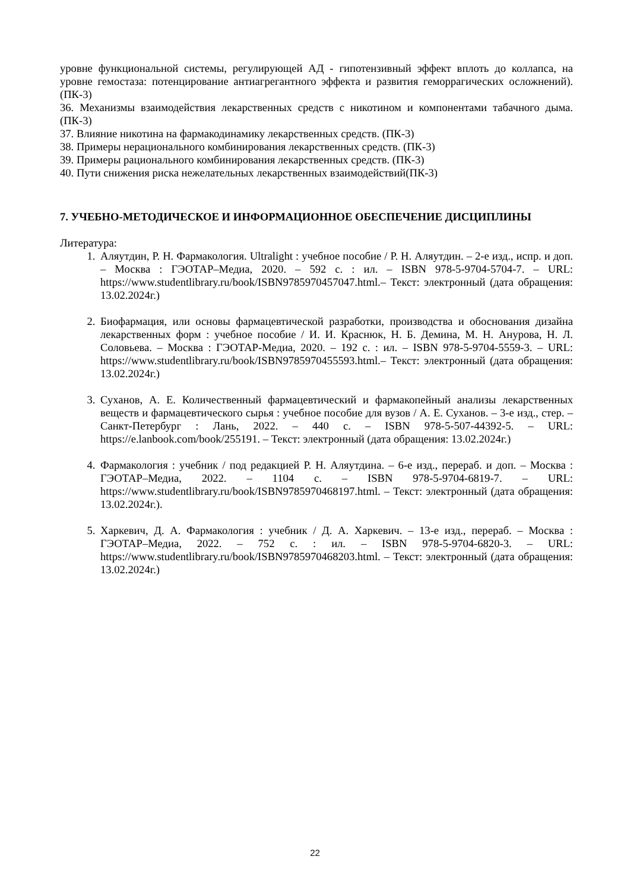уровне функциональной системы, регулирующей АД - гипотензивный эффект вплоть до коллапса, на уровне гемостаза: потенцирование антиагрегантного эффекта и развития геморрагических осложнений). (ПК-3)
36. Механизмы взаимодействия лекарственных средств с никотином и компонентами табачного дыма. (ПК-3)
37. Влияние никотина на фармакодинамику лекарственных средств. (ПК-3)
38. Примеры нерационального комбинирования лекарственных средств. (ПК-3)
39. Примеры рационального комбинирования лекарственных средств. (ПК-3)
40. Пути снижения риска нежелательных лекарственных взаимодействий(ПК-3)
7. УЧЕБНО-МЕТОДИЧЕСКОЕ И ИНФОРМАЦИОННОЕ ОБЕСПЕЧЕНИЕ ДИСЦИПЛИНЫ
Литература:
1. Аляутдин, Р. Н. Фармакология. Ultralight : учебное пособие / Р. Н. Аляутдин. – 2-е изд., испр. и доп. – Москва : ГЭОТАР–Медиа, 2020. – 592 с. : ил. – ISBN 978-5-9704-5704-7. – URL: https://www.studentlibrary.ru/book/ISBN9785970457047.html.– Текст: электронный (дата обращения: 13.02.2024г.)
2. Биофармация, или основы фармацевтической разработки, производства и обоснования дизайна лекарственных форм : учебное пособие / И. И. Краснюк, Н. Б. Демина, М. Н. Анурова, Н. Л. Соловьева. – Москва : ГЭОТАР-Медиа, 2020. – 192 с. : ил. – ISBN 978-5-9704-5559-3. – URL: https://www.studentlibrary.ru/book/ISBN9785970455593.html.– Текст: электронный (дата обращения: 13.02.2024г.)
3. Суханов, А. Е. Количественный фармацевтический и фармакопейный анализы лекарственных веществ и фармацевтического сырья : учебное пособие для вузов / А. Е. Суханов. – 3-е изд., стер. – Санкт-Петербург : Лань, 2022. – 440 с. – ISBN 978-5-507-44392-5. – URL: https://e.lanbook.com/book/255191. – Текст: электронный (дата обращения: 13.02.2024г.)
4. Фармакология : учебник / под редакцией Р. Н. Аляутдина. – 6-е изд., перераб. и доп. – Москва : ГЭОТАР–Медиа, 2022. – 1104 с. – ISBN 978-5-9704-6819-7. – URL: https://www.studentlibrary.ru/book/ISBN9785970468197.html. – Текст: электронный (дата обращения: 13.02.2024г.).
5. Харкевич, Д. А. Фармакология : учебник / Д. А. Харкевич. – 13-е изд., перераб. – Москва : ГЭОТАР–Медиа, 2022. – 752 с. : ил. – ISBN 978-5-9704-6820-3. – URL: https://www.studentlibrary.ru/book/ISBN9785970468203.html. – Текст: электронный (дата обращения: 13.02.2024г.)
22